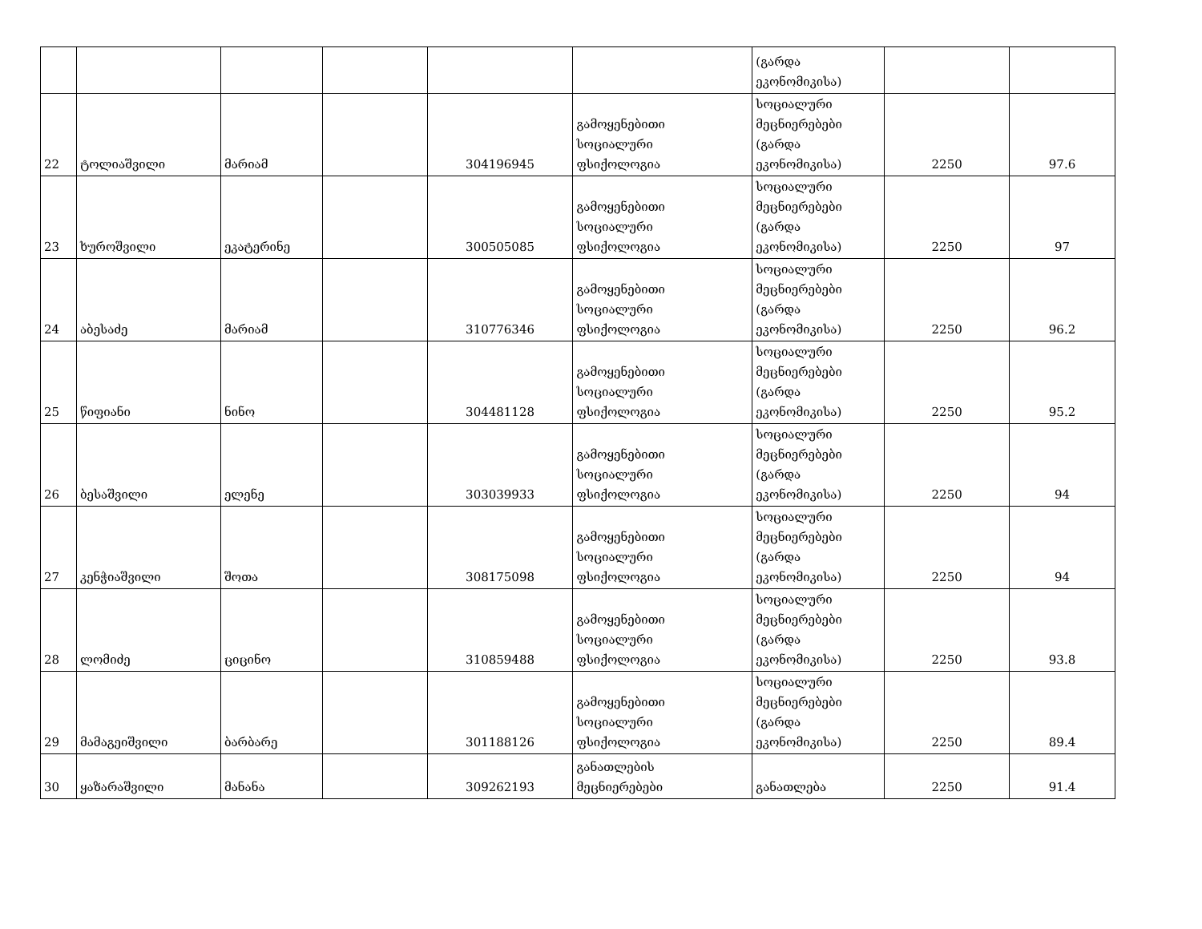| | | | | | | (გარდა ეკონომიკისა) | | |
| 22 | ტოლიაშვილი | მარიამ | | 304196945 | გამოყენებითი სოციალური ფსიქოლოგია | სოციალური მეცნიერებები (გარდა ეკონომიკისა) | 2250 | 97.6 |
| 23 | ხუროშვილი | ეკატერინე | | 300505085 | გამოყენებითი სოციალური ფსიქოლოგია | სოციალური მეცნიერებები (გარდა ეკონომიკისა) | 2250 | 97 |
| 24 | აბესაძე | მარიამ | | 310776346 | გამოყენებითი სოციალური ფსიქოლოგია | სოციალური მეცნიერებები (გარდა ეკონომიკისა) | 2250 | 96.2 |
| 25 | წიფიანი | ნინო | | 304481128 | გამოყენებითი სოციალური ფსიქოლოგია | სოციალური მეცნიერებები (გარდა ეკონომიკისა) | 2250 | 95.2 |
| 26 | ბესაშვილი | ელენე | | 303039933 | გამოყენებითი სოციალური ფსიქოლოგია | სოციალური მეცნიერებები (გარდა ეკონომიკისა) | 2250 | 94 |
| 27 | კენჭიაშვილი | შოთა | | 308175098 | გამოყენებითი სოციალური ფსიქოლოგია | სოციალური მეცნიერებები (გარდა ეკონომიკისა) | 2250 | 94 |
| 28 | ლომიძე | ციცინო | | 310859488 | გამოყენებითი სოციალური ფსიქოლოგია | სოციალური მეცნიერებები (გარდა ეკონომიკისა) | 2250 | 93.8 |
| 29 | მამაგეიშვილი | ბარბარე | | 301188126 | გამოყენებითი სოციალური ფსიქოლოგია | სოციალური მეცნიერებები (გარდა ეკონომიკისა) | 2250 | 89.4 |
| 30 | ყაზარაშვილი | მანანა | | 309262193 | განათლების მეცნიერებები | განათლება | 2250 | 91.4 |